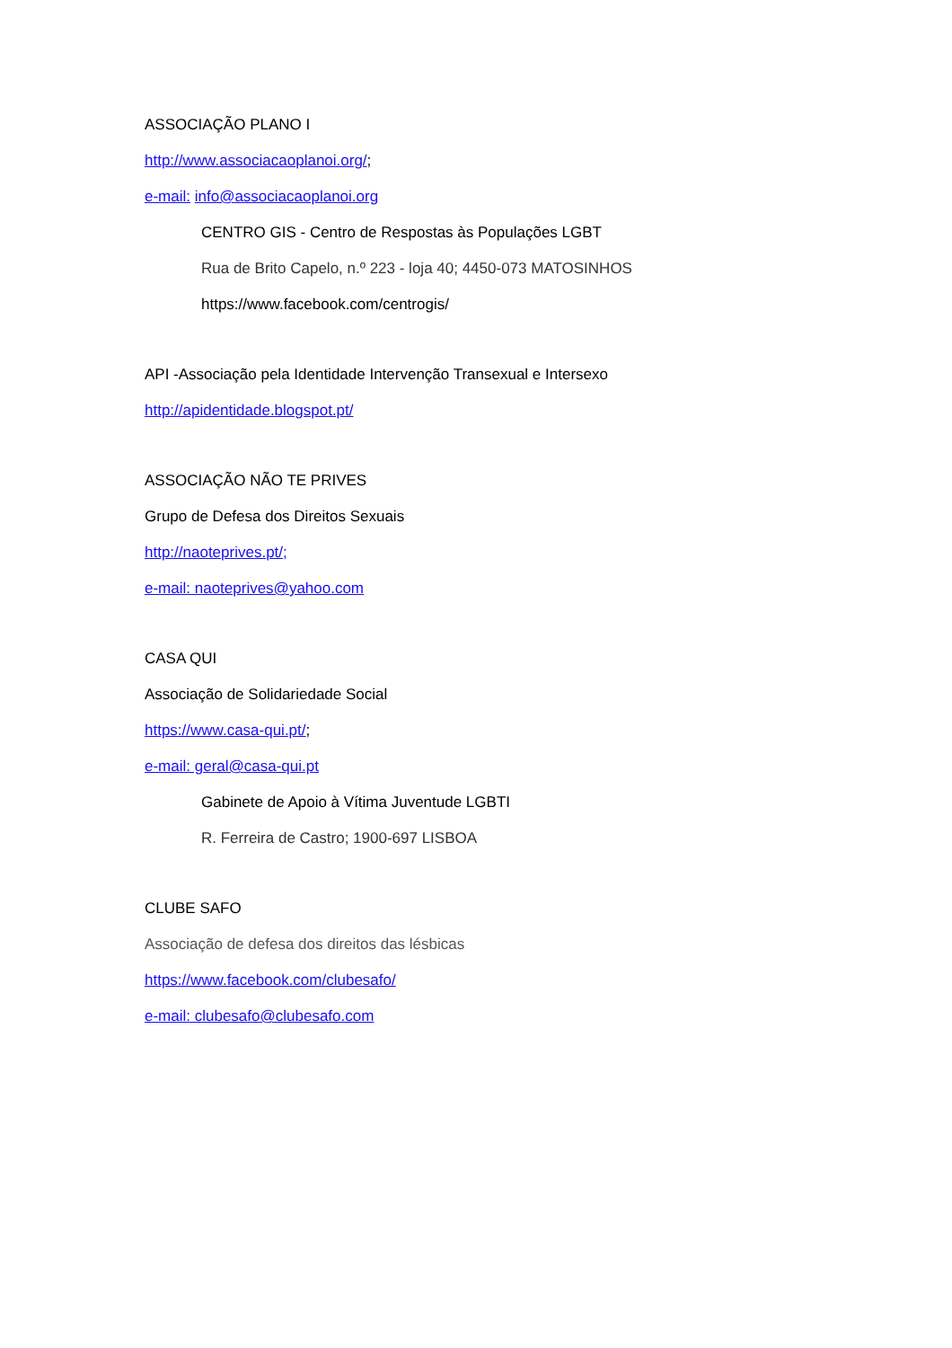ASSOCIAÇÃO PLANO I
http://www.associacaoplanoi.org/;
e-mail: info@associacaoplanoi.org
CENTRO GIS - Centro de Respostas às Populações LGBT
Rua de Brito Capelo, n.º 223 - loja 40; 4450-073 MATOSINHOS
https://www.facebook.com/centrogis/
API -Associação pela Identidade Intervenção Transexual e Intersexo
http://apidentidade.blogspot.pt/
ASSOCIAÇÃO NÃO TE PRIVES
Grupo de Defesa dos Direitos Sexuais
http://naoteprives.pt/;
e-mail: naoteprives@yahoo.com
CASA QUI
Associação de Solidariedade Social
https://www.casa-qui.pt/;
e-mail: geral@casa-qui.pt
Gabinete de Apoio à Vítima Juventude LGBTI
R. Ferreira de Castro; 1900-697 LISBOA
CLUBE SAFO
Associação de defesa dos direitos das lésbicas
https://www.facebook.com/clubesafo/
e-mail: clubesafo@clubesafo.com